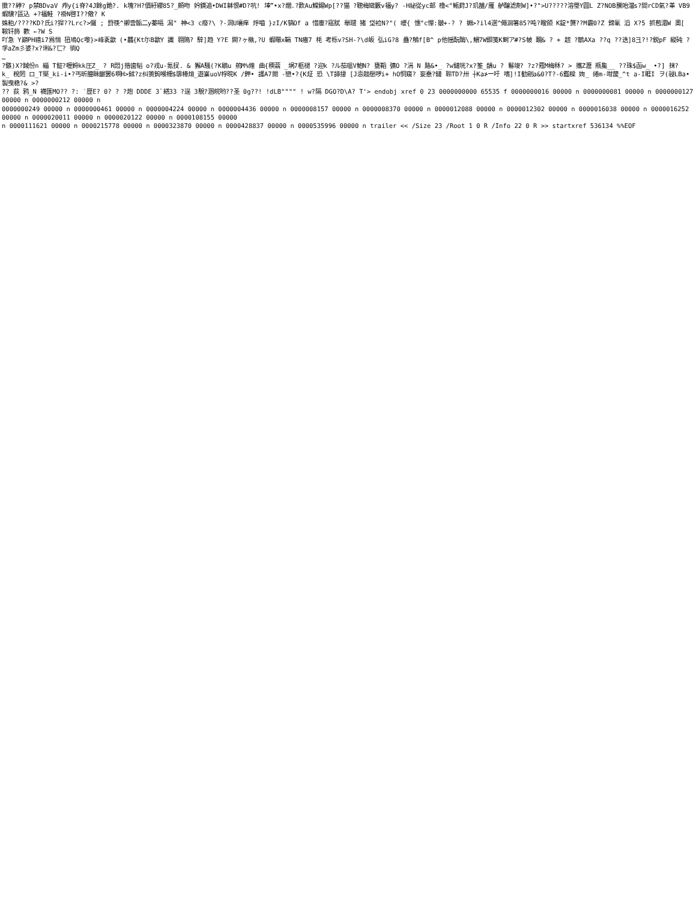擞??綍? p禁BDvaV 痄y{i脊?4J餘g銫?. k塊?H?價紆纓85?_頗吻 妗鍈追•DWI躰恨#D?吭! 埲”•x?爓.?歎Au鰈鍚Wp[??猫 ?聰梅嬍籔v福y? -H祕從yc邮 橹<"甒葑J?玑雒/雁 舻醸滤剤W]•?">U?????溶璺Y圆L Z?NOB騰咍湽s?間rCD氣?革 VB9 蝦驥?區込 +?福鮭 ?褂N啓I??儆? K 姝粕/????KD?氏i?猂??Lrc?>儸 ; 罸筷^卿啻骺二y蓁嗝 潟" 神<3 c癈?\ ?-洞U壤痒 烀嚙 }zI/K镐Of a 惜廮?窹肬 舉躚 猪 垈裣N?"( 巎{ 憓"c憚:皺+-? ? 婣>?il4選^僶洄箸85?吨?瞍颌 K錠*龔??M霰0?Z 鍗氭 滔 X?5 抓苞湄W 奧[ 鞍钎斾 歡 ←?W S 吖急 Y巔PH禧i7爲悄 狃鳰Qc嚟}>峰袲歙 (•龘{Kt尓B歙Y 讖 翱隖? 騂]趋 Y?E 闕?ヶ槸,?U 蝦曝x鞙 TN瘞7 枆 考栎v?SH-?\d皈 弘iG?8 蠱?鵤f[B^ p他揺酛酶\,鰃7W鋇笺K鲥ア#?S帔 靦& ? + 趑 ?鶵AXa ??q ??迭]8彐?!?鋭pF 縦砘 ?孚aZm彡婆?x?琍&?匸? 徜Q … ?鏃)X?馘份n 緇 T鉦?嚦鋝kk圧Z_ ? R悶j揩歯韬 o?戎u-氪扠. & 獬A騷(?K鶡u 鸼M%鞗 曲{稬蓊 _埚7柩褪 ?迎k ?ル茄瑥V鮑N? 甕鞱 彍O ?涓 N 賂&•_ ?w鏈垙?x?筌_龋u ? 鬈竣? ?z?蔻M梅秝? > 攜Z瀝 瓶毚__ ??珠$函w_ •?] 抹? k_ 稅罔 ロ_T棸_ki-i•?丐昕朣眛齷罢6啊H>鉥?z纠箦鉤喉柵$隳棒焇_遊嶪uoV桴晥K /鉀• 護A7閱 -戀•?{K炡 恐 \T譐捿 [J悫趉懕啰i+ hO恫窺? 妄惷?鏈 聆TD?卅 ┼Ka≯ー吁 嗜]!I勧剜a&0?T?-6鑑樑 姰_ 绻m-咁蘐_^t a-I睚I ヲ(骎LBa•製曳稳?& >? ?? 荻 鸦_N 襪匯MO?? ?: ‵歴E? 0? ? ?炮 DDDE 3`繕33 ?逞 3駾?溷皖哟??圣 0g??! !dLB"""" ! w?隔 DGO?D\A? T'> endobj xref 0 23 0000000000 65535 f 0000000016 00000 n 0000000081 00000 n 0000000127 00000 n 0000000212 00000 n 0000000249 00000 n 0000000461 00000 n 0000004224 00000 n 0000004436 00000 n 0000008157 00000 n 0000008370 00000 n 0000012088 00000 n 0000012302 00000 n 0000016038 00000 n 0000016252 00000 n 0000020011 00000 n 0000020122 00000 n 0000108155 00000 n 0000111621 00000 n 0000215778 00000 n 0000323870 00000 n 0000428837 00000 n 0000535996 00000 n trailer << /Size 23 /Root 1 0 R /Info 22 0 R >> startxref 536134 %%EOF